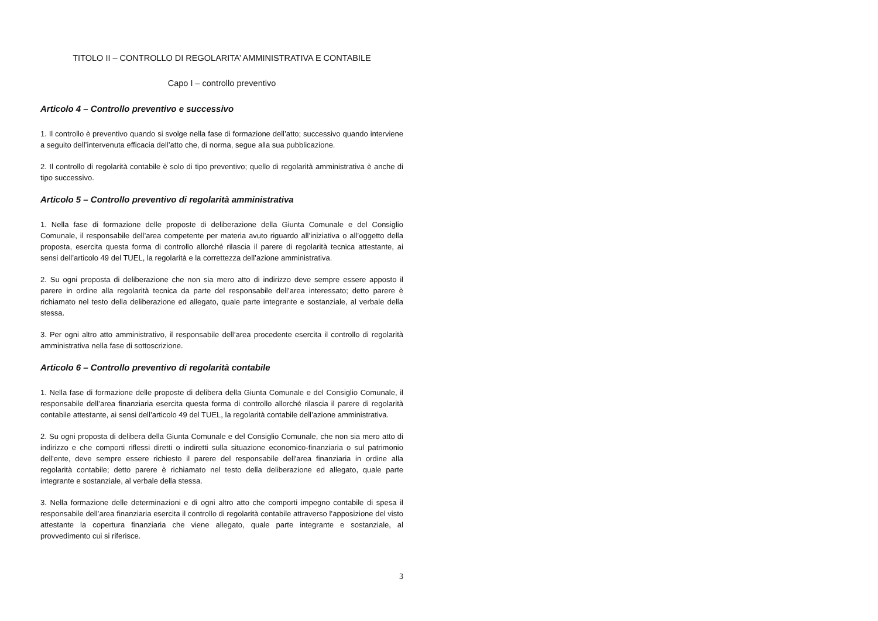TITOLO II – CONTROLLO DI REGOLARITA’ AMMINISTRATIVA E CONTABILE
Capo I – controllo preventivo
Articolo 4 – Controllo preventivo e successivo
1. Il controllo è preventivo quando si svolge nella fase di formazione dell’atto; successivo quando interviene a seguito dell’intervenuta efficacia dell’atto che, di norma, segue alla sua pubblicazione.
2. Il controllo di regolarità contabile è solo di tipo preventivo; quello di regolarità amministrativa è anche di tipo successivo.
Articolo 5 – Controllo preventivo di regolarità amministrativa
1. Nella fase di formazione delle proposte di deliberazione della Giunta Comunale e del Consiglio Comunale, il responsabile dell’area competente per materia avuto riguardo all’iniziativa o all’oggetto della proposta, esercita questa forma di controllo allorché rilascia il parere di regolarità tecnica attestante, ai sensi dell’articolo 49 del TUEL, la regolarità e la correttezza dell’azione amministrativa.
2. Su ogni proposta di deliberazione che non sia mero atto di indirizzo deve sempre essere apposto il parere in ordine alla regolarità tecnica da parte del responsabile dell’area interessato; detto parere è richiamato nel testo della deliberazione ed allegato, quale parte integrante e sostanziale, al verbale della stessa.
3. Per ogni altro atto amministrativo, il responsabile dell’area procedente esercita il controllo di regolarità amministrativa nella fase di sottoscrizione.
Articolo 6 – Controllo preventivo di regolarità contabile
1. Nella fase di formazione delle proposte di delibera della Giunta Comunale e del Consiglio Comunale, il responsabile dell’area finanziaria esercita questa forma di controllo allorché rilascia il parere di regolarità contabile attestante, ai sensi dell’articolo 49 del TUEL, la regolarità contabile dell’azione amministrativa.
2. Su ogni proposta di delibera della Giunta Comunale e del Consiglio Comunale, che non sia mero atto di indirizzo e che comporti riflessi diretti o indiretti sulla situazione economico-finanziaria o sul patrimonio dell'ente, deve sempre essere richiesto il parere del responsabile dell'area finanziaria in ordine alla regolarità contabile; detto parere è richiamato nel testo della deliberazione ed allegato, quale parte integrante e sostanziale, al verbale della stessa.
3. Nella formazione delle determinazioni e di ogni altro atto che comporti impegno contabile di spesa il responsabile dell’area finanziaria esercita il controllo di regolarità contabile attraverso l’apposizione del visto attestante la copertura finanziaria che viene allegato, quale parte integrante e sostanziale, al provvedimento cui si riferisce.
3